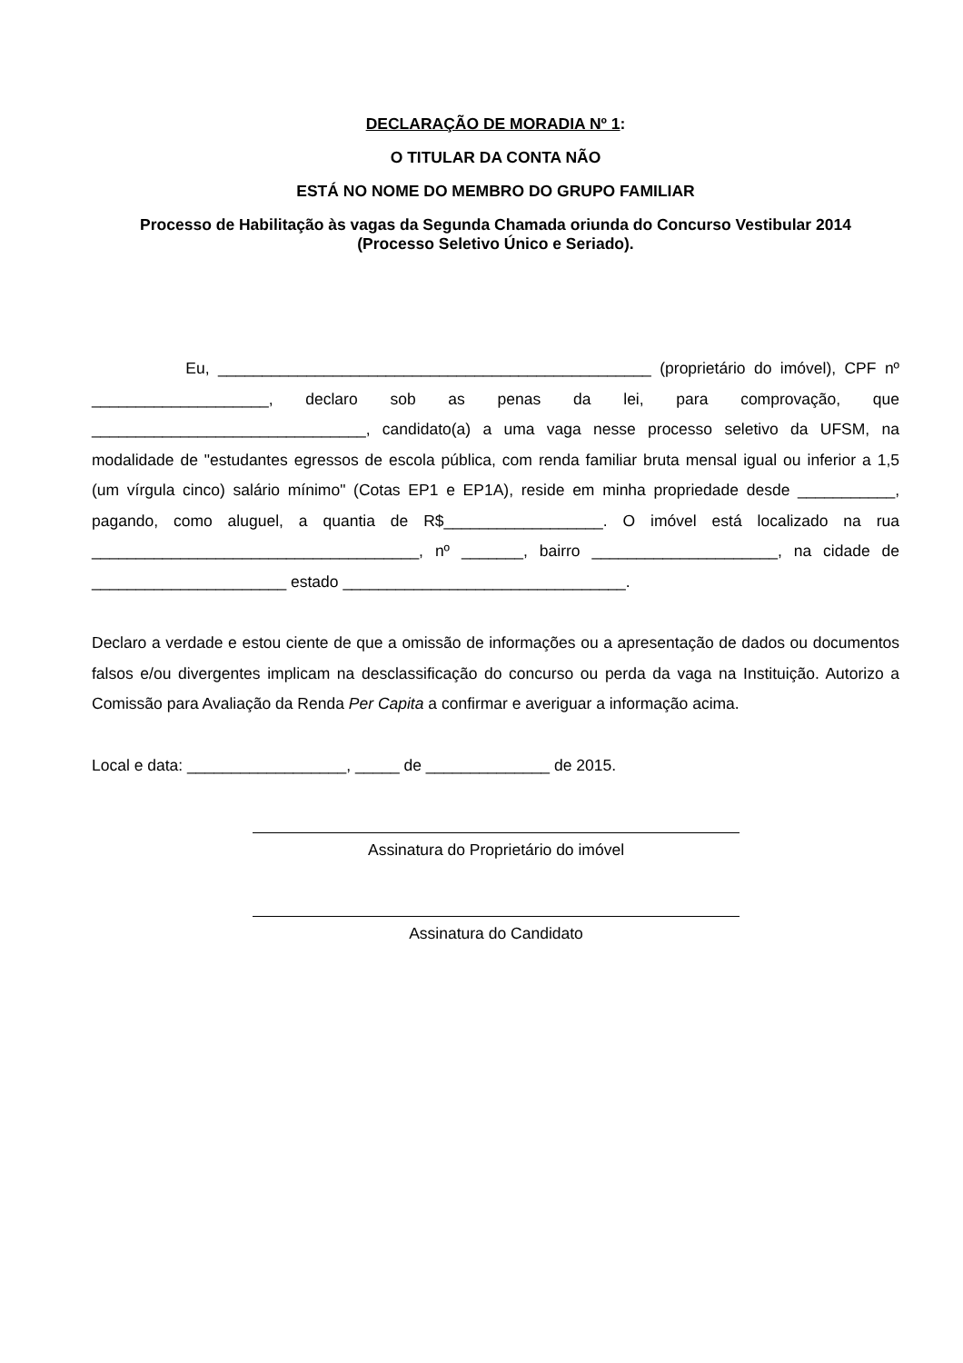DECLARAÇÃO DE MORADIA Nº 1:
O TITULAR DA CONTA NÃO
ESTÁ NO NOME DO MEMBRO DO GRUPO FAMILIAR
Processo de Habilitação às vagas da Segunda Chamada oriunda do Concurso Vestibular 2014
(Processo Seletivo Único e Seriado).
Eu, _________________________________________________ (proprietário do imóvel), CPF nº ____________________, declaro sob as penas da lei, para comprovação, que _______________________________, candidato(a) a uma vaga nesse processo seletivo da UFSM, na modalidade de "estudantes egressos de escola pública, com renda familiar bruta mensal igual ou inferior a 1,5 (um vírgula cinco) salário mínimo" (Cotas EP1 e EP1A), reside em minha propriedade desde ___________, pagando, como aluguel, a quantia de R$__________________. O imóvel está localizado na rua _____________________________________, nº _______, bairro _____________________, na cidade de ______________________ estado ________________________________.
Declaro a verdade e estou ciente de que a omissão de informações ou a apresentação de dados ou documentos falsos e/ou divergentes implicam na desclassificação do concurso ou perda da vaga na Instituição. Autorizo a Comissão para Avaliação da Renda Per Capita a confirmar e averiguar a informação acima.
Local e data: __________________, _____ de ______________ de 2015.
Assinatura do Proprietário do imóvel
Assinatura do Candidato